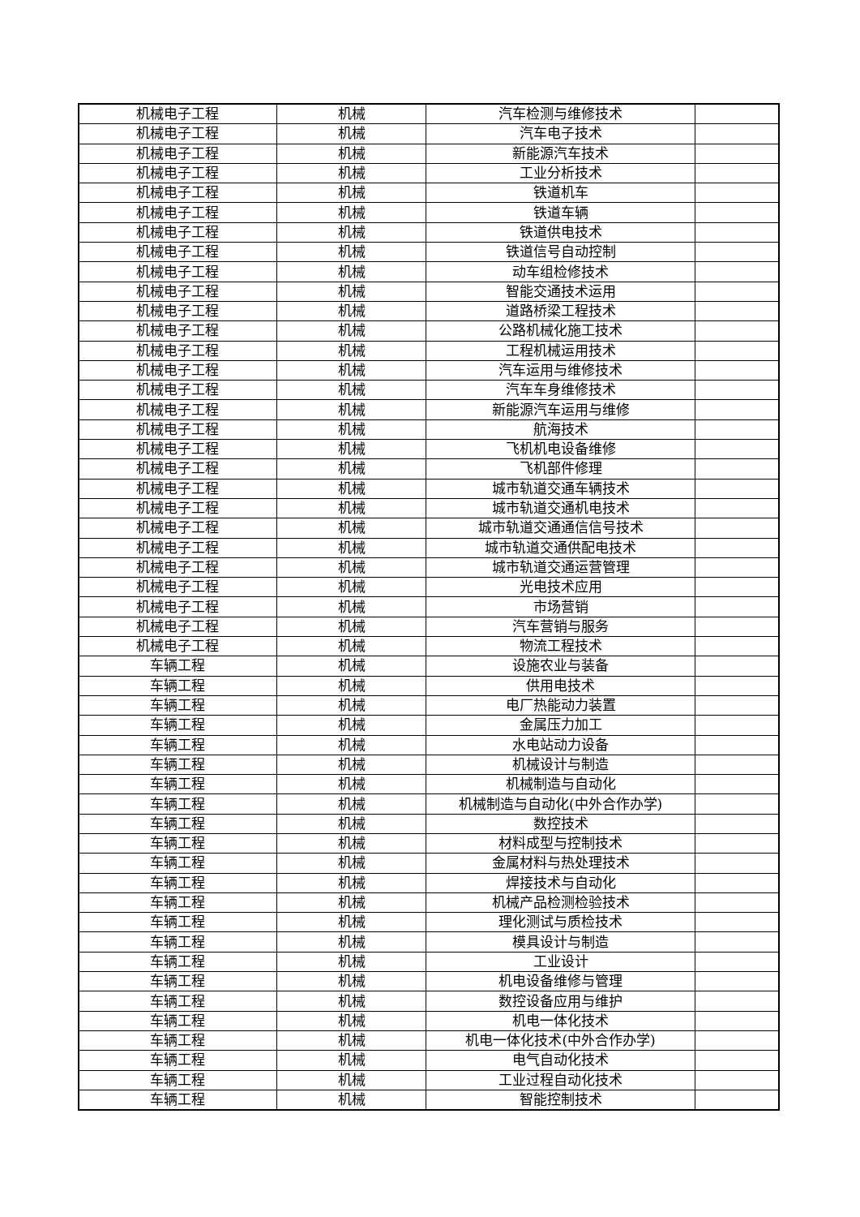| 机械电子工程 | 机械 | 汽车检测与维修技术 | |
| 机械电子工程 | 机械 | 汽车电子技术 | |
| 机械电子工程 | 机械 | 新能源汽车技术 | |
| 机械电子工程 | 机械 | 工业分析技术 | |
| 机械电子工程 | 机械 | 铁道机车 | |
| 机械电子工程 | 机械 | 铁道车辆 | |
| 机械电子工程 | 机械 | 铁道供电技术 | |
| 机械电子工程 | 机械 | 铁道信号自动控制 | |
| 机械电子工程 | 机械 | 动车组检修技术 | |
| 机械电子工程 | 机械 | 智能交通技术运用 | |
| 机械电子工程 | 机械 | 道路桥梁工程技术 | |
| 机械电子工程 | 机械 | 公路机械化施工技术 | |
| 机械电子工程 | 机械 | 工程机械运用技术 | |
| 机械电子工程 | 机械 | 汽车运用与维修技术 | |
| 机械电子工程 | 机械 | 汽车车身维修技术 | |
| 机械电子工程 | 机械 | 新能源汽车运用与维修 | |
| 机械电子工程 | 机械 | 航海技术 | |
| 机械电子工程 | 机械 | 飞机机电设备维修 | |
| 机械电子工程 | 机械 | 飞机部件修理 | |
| 机械电子工程 | 机械 | 城市轨道交通车辆技术 | |
| 机械电子工程 | 机械 | 城市轨道交通机电技术 | |
| 机械电子工程 | 机械 | 城市轨道交通通信信号技术 | |
| 机械电子工程 | 机械 | 城市轨道交通供配电技术 | |
| 机械电子工程 | 机械 | 城市轨道交通运营管理 | |
| 机械电子工程 | 机械 | 光电技术应用 | |
| 机械电子工程 | 机械 | 市场营销 | |
| 机械电子工程 | 机械 | 汽车营销与服务 | |
| 机械电子工程 | 机械 | 物流工程技术 | |
| 车辆工程 | 机械 | 设施农业与装备 | |
| 车辆工程 | 机械 | 供用电技术 | |
| 车辆工程 | 机械 | 电厂热能动力装置 | |
| 车辆工程 | 机械 | 金属压力加工 | |
| 车辆工程 | 机械 | 水电站动力设备 | |
| 车辆工程 | 机械 | 机械设计与制造 | |
| 车辆工程 | 机械 | 机械制造与自动化 | |
| 车辆工程 | 机械 | 机械制造与自动化(中外合作办学) | |
| 车辆工程 | 机械 | 数控技术 | |
| 车辆工程 | 机械 | 材料成型与控制技术 | |
| 车辆工程 | 机械 | 金属材料与热处理技术 | |
| 车辆工程 | 机械 | 焊接技术与自动化 | |
| 车辆工程 | 机械 | 机械产品检测检验技术 | |
| 车辆工程 | 机械 | 理化测试与质检技术 | |
| 车辆工程 | 机械 | 模具设计与制造 | |
| 车辆工程 | 机械 | 工业设计 | |
| 车辆工程 | 机械 | 机电设备维修与管理 | |
| 车辆工程 | 机械 | 数控设备应用与维护 | |
| 车辆工程 | 机械 | 机电一体化技术 | |
| 车辆工程 | 机械 | 机电一体化技术(中外合作办学) | |
| 车辆工程 | 机械 | 电气自动化技术 | |
| 车辆工程 | 机械 | 工业过程自动化技术 | |
| 车辆工程 | 机械 | 智能控制技术 | |